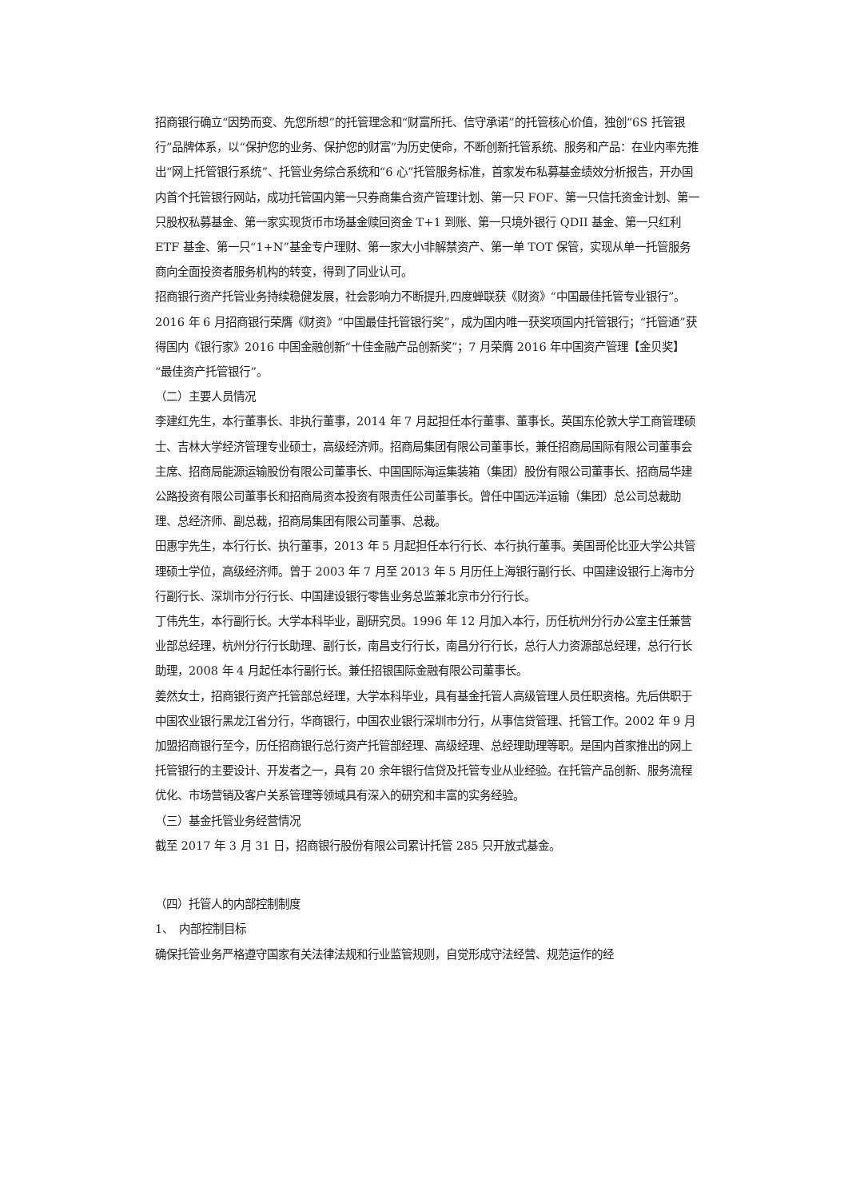招商银行确立“因势而变、先您所想”的托管理念和“财富所托、信守承诺”的托管核心价值，独创“6S 托管银行”品牌体系，以“保护您的业务、保护您的财富”为历史使命，不断创新托管系统、服务和产品：在业内率先推出“网上托管银行系统”、托管业务综合系统和“6 心”托管服务标准，首家发布私募基金绩效分析报告，开办国内首个托管银行网站，成功托管国内第一只券商集合资产管理计划、第一只 FOF、第一只信托资金计划、第一只股权私募基金、第一家实现货币市场基金赎回资金 T+1 到账、第一只境外银行 QDII 基金、第一只红利 ETF 基金、第一只“1+N”基金专户理财、第一家大小非解禁资产、第一单 TOT 保管，实现从单一托管服务商向全面投资者服务机构的转变，得到了同业认可。
招商银行资产托管业务持续稳健发展，社会影响力不断提升,四度蝉联获《财资》“中国最佳托管专业银行”。2016 年 6 月招商银行荣膺《财资》“中国最佳托管银行奖”，成为国内唯一获奖项国内托管银行；“托管通”获得国内《银行家》2016 中国金融创新“十佳金融产品创新奖”；7 月荣膺 2016 年中国资产管理【金贝奖】“最佳资产托管银行”。
（二）主要人员情况
李建红先生，本行董事长、非执行董事，2014 年 7 月起担任本行董事、董事长。英国东伦敦大学工商管理硕士、吉林大学经济管理专业硕士，高级经济师。招商局集团有限公司董事长，兼任招商局国际有限公司董事会主席、招商局能源运输股份有限公司董事长、中国国际海运集装箱（集团）股份有限公司董事长、招商局华建公路投资有限公司董事长和招商局资本投资有限责任公司董事长。曾任中国远洋运输（集团）总公司总裁助理、总经济师、副总裁，招商局集团有限公司董事、总裁。
田惠宇先生，本行行长、执行董事，2013 年 5 月起担任本行行长、本行执行董事。美国哥伦比亚大学公共管理硕士学位，高级经济师。曾于 2003 年 7 月至 2013 年 5 月历任上海银行副行长、中国建设银行上海市分行副行长、深圳市分行行长、中国建设银行零售业务总监兼北京市分行行长。
丁伟先生，本行副行长。大学本科毕业，副研究员。1996 年 12 月加入本行，历任杭州分行办公室主任兼营业部总经理，杭州分行行长助理、副行长，南昌支行行长，南昌分行行长，总行人力资源部总经理，总行行长助理，2008 年 4 月起任本行副行长。兼任招银国际金融有限公司董事长。
姜然女士，招商银行资产托管部总经理，大学本科毕业，具有基金托管人高级管理人员任职资格。先后供职于中国农业银行黑龙江省分行，华商银行，中国农业银行深圳市分行，从事信贷管理、托管工作。2002 年 9 月加盟招商银行至今，历任招商银行总行资产托管部经理、高级经理、总经理助理等职。是国内首家推出的网上托管银行的主要设计、开发者之一，具有 20 余年银行信贷及托管专业从业经验。在托管产品创新、服务流程优化、市场营销及客户关系管理等领域具有深入的研究和丰富的实务经验。
（三）基金托管业务经营情况
截至 2017 年 3 月 31 日，招商银行股份有限公司累计托管 285 只开放式基金。
（四）托管人的内部控制制度
1、　内部控制目标
确保托管业务严格遵守国家有关法律法规和行业监管规则，自觉形成守法经营、规范运作的经